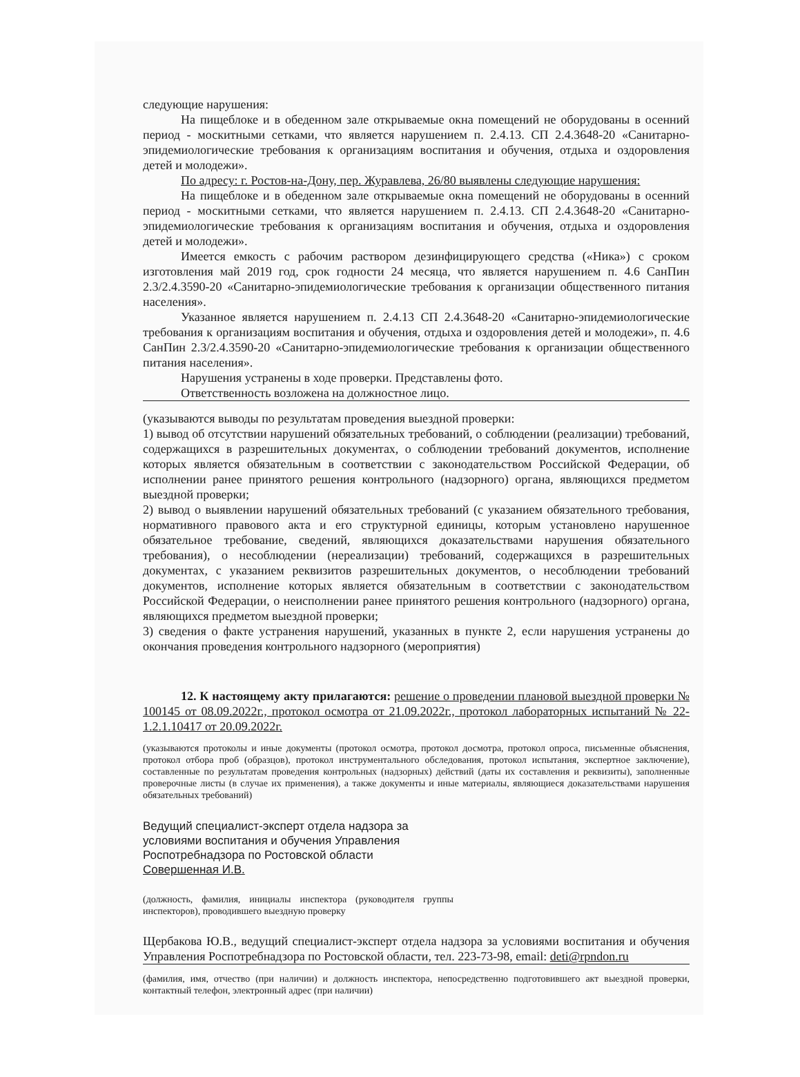следующие нарушения:
На пищеблоке и в обеденном зале открываемые окна помещений не оборудованы в осенний период - москитными сетками, что является нарушением п. 2.4.13. СП 2.4.3648-20 «Санитарно-эпидемиологические требования к организациям воспитания и обучения, отдыха и оздоровления детей и молодежи».
По адресу: г. Ростов-на-Дону, пер. Журавлева, 26/80 выявлены следующие нарушения:
На пищеблоке и в обеденном зале открываемые окна помещений не оборудованы в осенний период - москитными сетками, что является нарушением п. 2.4.13. СП 2.4.3648-20 «Санитарно-эпидемиологические требования к организациям воспитания и обучения, отдыха и оздоровления детей и молодежи».
Имеется емкость с рабочим раствором дезинфицирующего средства («Ника») с сроком изготовления май 2019 год, срок годности 24 месяца, что является нарушением п. 4.6 СанПин 2.3/2.4.3590-20 «Санитарно-эпидемиологические требования к организации общественного питания населения».
Указанное является нарушением п. 2.4.13 СП 2.4.3648-20 «Санитарно-эпидемиологические требования к организациям воспитания и обучения, отдыха и оздоровления детей и молодежи», п. 4.6 СанПин 2.3/2.4.3590-20 «Санитарно-эпидемиологические требования к организации общественного питания населения».
Нарушения устранены в ходе проверки. Представлены фото.
Ответственность возложена на должностное лицо.
(указываются выводы по результатам проведения выездной проверки:
1) вывод об отсутствии нарушений обязательных требований, о соблюдении (реализации) требований, содержащихся в разрешительных документах, о соблюдении требований документов, исполнение которых является обязательным в соответствии с законодательством Российской Федерации, об исполнении ранее принятого решения контрольного (надзорного) органа, являющихся предметом выездной проверки;
2) вывод о выявлении нарушений обязательных требований (с указанием обязательного требования, нормативного правового акта и его структурной единицы, которым установлено нарушенное обязательное требование, сведений, являющихся доказательствами нарушения обязательного требования), о несоблюдении (нереализации) требований, содержащихся в разрешительных документах, с указанием реквизитов разрешительных документов, о несоблюдении требований документов, исполнение которых является обязательным в соответствии с законодательством Российской Федерации, о неисполнении ранее принятого решения контрольного (надзорного) органа, являющихся предметом выездной проверки;
3) сведения о факте устранения нарушений, указанных в пункте 2, если нарушения устранены до окончания проведения контрольного надзорного (мероприятия)
12. К настоящему акту прилагаются: решение о проведении плановой выездной проверки № 100145 от 08.09.2022г., протокол осмотра от 21.09.2022г., протокол лабораторных испытаний № 22-1.2.1.10417 от 20.09.2022г.
(указываются протоколы и иные документы (протокол осмотра, протокол досмотра, протокол опроса, письменные объяснения, протокол отбора проб (образцов), протокол инструментального обследования, протокол испытания, экспертное заключение), составленные по результатам проведения контрольных (надзорных) действий (даты их составления и реквизиты), заполненные проверочные листы (в случае их применения), а также документы и иные материалы, являющиеся доказательствами нарушения обязательных требований)
Ведущий специалист-эксперт отдела надзора за
условиями воспитания и обучения Управления
Роспотребнадзора по Ростовской области
Совершенная И.В.
(должность, фамилия, инициалы инспектора (руководителя группы инспекторов), проводившего выездную проверку
Щербакова Ю.В., ведущий специалист-эксперт отдела надзора за условиями воспитания и обучения Управления Роспотребнадзора по Ростовской области, тел. 223-73-98, email: deti@rpndon.ru
(фамилия, имя, отчество (при наличии) и должность инспектора, непосредственно подготовившего акт выездной проверки, контактный телефон, электронный адрес (при наличии)